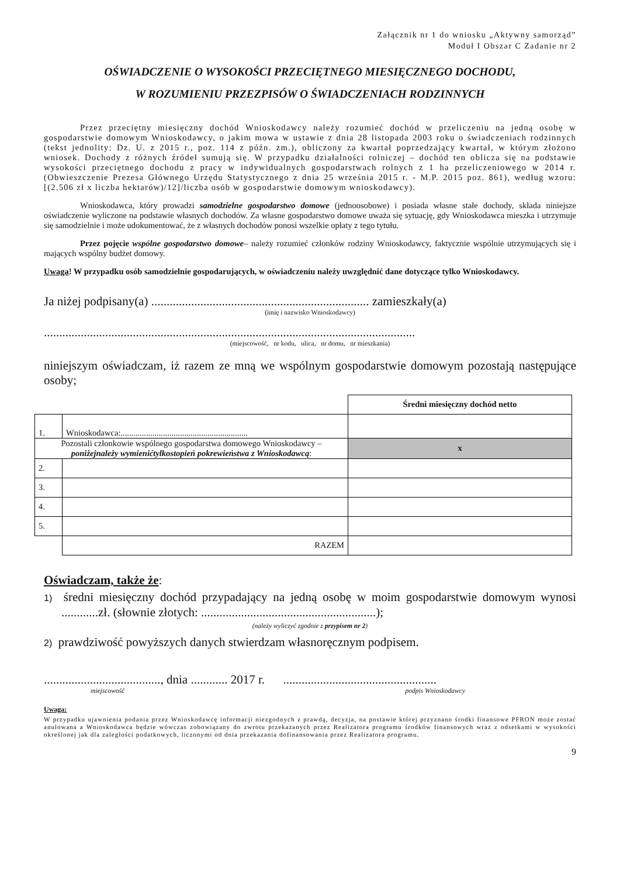Załącznik nr 1 do wniosku „Aktywny samorząd”
Moduł I Obszar C Zadanie nr 2
OŚWIADCZENIE O WYSOKOŚCI PRZECIĘTNEGO MIESIĘCZNEGO DOCHODU,
W ROZUMIENIU PRZEZPISÓW O ŚWIADCZENIACH RODZINNYCH
Przez przeciętny miesięczny dochód Wnioskodawcy należy rozumieć dochód w przeliczeniu na jedną osobę w gospodarstwie domowym Wnioskodawcy, o jakim mowa w ustawie z dnia 28 listopada 2003 roku o świadczeniach rodzinnych (tekst jednolity: Dz. U. z 2015 r., poz. 114 z późn. zm.), obliczony za kwartał poprzedzający kwartał, w którym złożono wniosek. Dochody z różnych źródeł sumują się. W przypadku działalności rolniczej – dochód ten oblicza się na podstawie wysokości przeciętnego dochodu z pracy w indywidualnych gospodarstwach rolnych z 1 ha przeliczeniowego w 2014 r. (Obwieszczenie Prezesa Głównego Urzędu Statystycznego z dnia 25 września 2015 r. - M.P. 2015 poz. 861), według wzoru: [(2.506 zł x liczba hektarów)/12]/liczba osób w gospodarstwie domowym wnioskodawcy).
Wnioskodawca, który prowadzi samodzielne gospodarstwo domowe (jednoosobowe) i posiada własne stałe dochody, składa niniejsze oświadczenie wyliczone na podstawie własnych dochodów. Za własne gospodarstwo domowe uważa się sytuację, gdy Wnioskodawca mieszka i utrzymuje się samodzielnie i może udokumentować, że z własnych dochodów ponosi wszelkie opłaty z tego tytułu.
Przez pojęcie wspólne gospodarstwo domowe– należy rozumieć członków rodziny Wnioskodawcy, faktycznie wspólnie utrzymujących się i mających wspólny budżet domowy.
Uwaga! W przypadku osób samodzielnie gospodarujących, w oświadczeniu należy uwzględnić dane dotyczące tylko Wnioskodawcy.
Ja niżej podpisany(a) ....................................................................... zamieszkały(a)
(imię i nazwisko Wnioskodawcy)
.........................................................................................................................
(miejscowość, nr kodu, ulica, nr domu, nr mieszkania)
niniejszym oświadczam, iż razem ze mną we wspólnym gospodarstwie domowym pozostają następujące osoby;
| | | Średni miesięczny dochód netto |
| 1. | Wnioskodawca:............................................................ | |
| Pozostali członkowie wspólnego gospodarstwa domowego Wnioskodawcy – poniżejnależy wymienićtylkostopień pokrewieństwa z Wnioskodawcą : | | x |
| 2. | | |
| 3. | | |
| 4. | | |
| 5. | | |
| | RAZEM | |
Oświadczam, także że:
1) średni miesięczny dochód przypadający na jedną osobę w moim gospodarstwie domowym wynosi ............zł. (słownie złotych: .........................................................);
(należy wyliczyć zgodnie z przypisem nr 2)
2) prawdziwość powyższych danych stwierdzam własnoręcznym podpisem.
......................................, dnia ............ 2017 r. ..................................................
miejscowość podpis Wnioskodawcy
Uwaga:
W przypadku ujawnienia podania przez Wnioskodawcę informacji niezgodnych z prawdą, decyzja, na postawie której przyznano środki finansowe PFRON może zostać anulowana a Wnioskodawca będzie wówczas zobowiązany do zwrotu przekazanych przez Realizatora programu środków finansowych wraz z odsetkami w wysokości określonej jak dla zaległości podatkowych, liczonymi od dnia przekazania dofinansowania przez Realizatora programu.
9